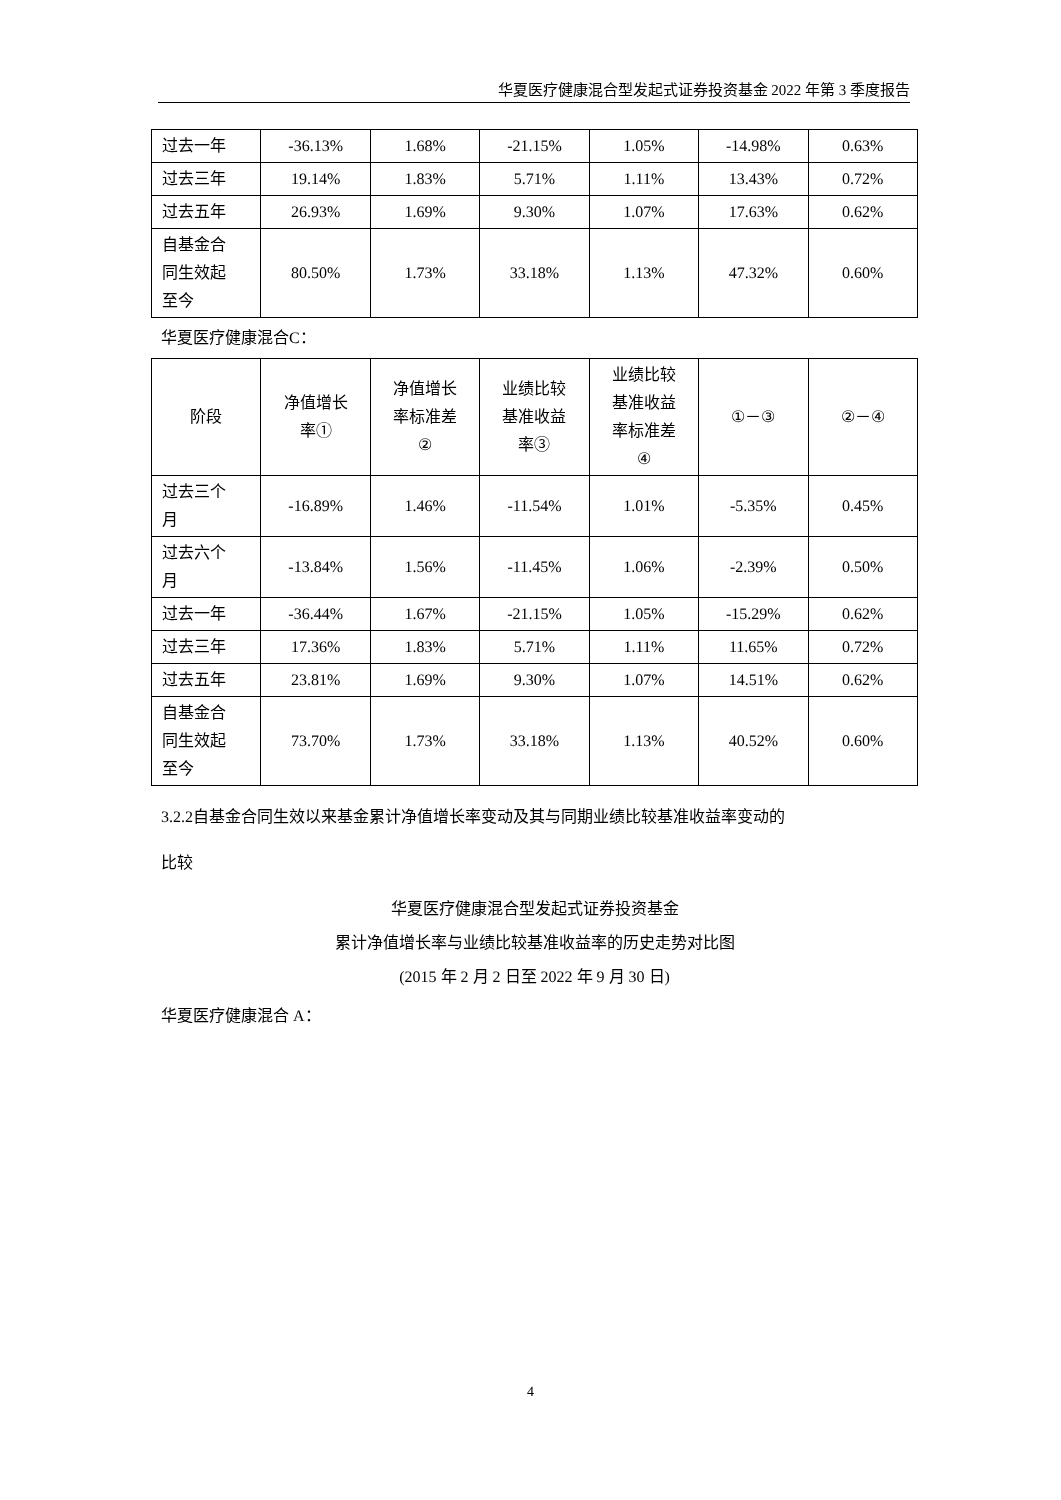华夏医疗健康混合型发起式证券投资基金 2022 年第 3 季度报告
| 过去一年 | -36.13% | 1.68% | -21.15% | 1.05% | -14.98% | 0.63% |
| 过去三年 | 19.14% | 1.83% | 5.71% | 1.11% | 13.43% | 0.72% |
| 过去五年 | 26.93% | 1.69% | 9.30% | 1.07% | 17.63% | 0.62% |
| 自基金合 同生效起 至今 | 80.50% | 1.73% | 33.18% | 1.13% | 47.32% | 0.60% |
华夏医疗健康混合C：
| 阶段 | 净值增长 率① | 净值增长 率标准差 ② | 业绩比较 基准收益 率③ | 业绩比较 基准收益 率标准差 ④ | ①－③ | ②－④ |
| --- | --- | --- | --- | --- | --- | --- |
| 过去三个 月 | -16.89% | 1.46% | -11.54% | 1.01% | -5.35% | 0.45% |
| 过去六个 月 | -13.84% | 1.56% | -11.45% | 1.06% | -2.39% | 0.50% |
| 过去一年 | -36.44% | 1.67% | -21.15% | 1.05% | -15.29% | 0.62% |
| 过去三年 | 17.36% | 1.83% | 5.71% | 1.11% | 11.65% | 0.72% |
| 过去五年 | 23.81% | 1.69% | 9.30% | 1.07% | 14.51% | 0.62% |
| 自基金合 同生效起 至今 | 73.70% | 1.73% | 33.18% | 1.13% | 40.52% | 0.60% |
3.2.2自基金合同生效以来基金累计净值增长率变动及其与同期业绩比较基准收益率变动的
比较
华夏医疗健康混合型发起式证券投资基金
累计净值增长率与业绩比较基准收益率的历史走势对比图
(2015 年 2 月 2 日至 2022 年 9 月 30 日)
华夏医疗健康混合 A：
4